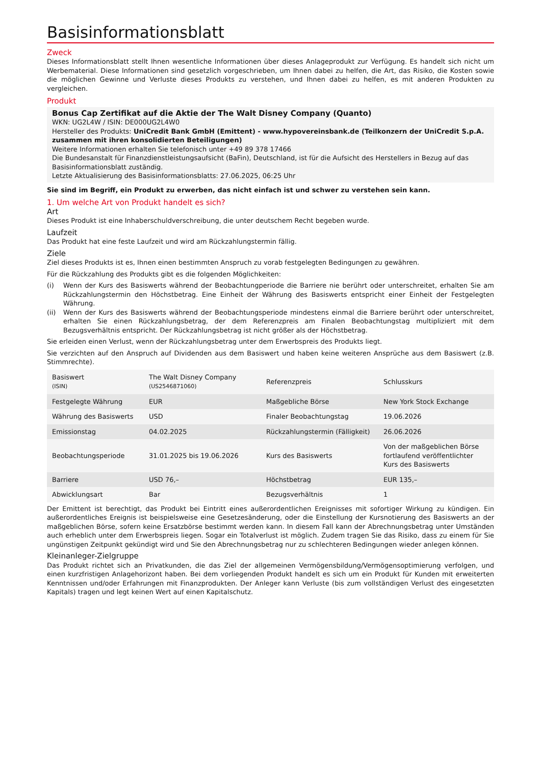Basisinformationsblatt
Zweck
Dieses Informationsblatt stellt Ihnen wesentliche Informationen über dieses Anlageprodukt zur Verfügung. Es handelt sich nicht um Werbematerial. Diese Informationen sind gesetzlich vorgeschrieben, um Ihnen dabei zu helfen, die Art, das Risiko, die Kosten sowie die möglichen Gewinne und Verluste dieses Produkts zu verstehen, und Ihnen dabei zu helfen, es mit anderen Produkten zu vergleichen.
Produkt
Bonus Cap Zertifikat auf die Aktie der The Walt Disney Company (Quanto)
WKN: UG2L4W / ISIN: DE000UG2L4W0
Hersteller des Produkts: UniCredit Bank GmbH (Emittent) - www.hypovereinsbank.de (Teilkonzern der UniCredit S.p.A. zusammen mit ihren konsolidierten Beteiligungen)
Weitere Informationen erhalten Sie telefonisch unter +49 89 378 17466
Die Bundesanstalt für Finanzdienstleistungsaufsicht (BaFin), Deutschland, ist für die Aufsicht des Herstellers in Bezug auf das Basisinformationsblatt zuständig.
Letzte Aktualisierung des Basisinformationsblatts: 27.06.2025, 06:25 Uhr
Sie sind im Begriff, ein Produkt zu erwerben, das nicht einfach ist und schwer zu verstehen sein kann.
1. Um welche Art von Produkt handelt es sich?
Art
Dieses Produkt ist eine Inhaberschuldverschreibung, die unter deutschem Recht begeben wurde.
Laufzeit
Das Produkt hat eine feste Laufzeit und wird am Rückzahlungstermin fällig.
Ziele
Ziel dieses Produkts ist es, Ihnen einen bestimmten Anspruch zu vorab festgelegten Bedingungen zu gewähren.
Für die Rückzahlung des Produkts gibt es die folgenden Möglichkeiten:
(i) Wenn der Kurs des Basiswerts während der Beobachtungperiode die Barriere nie berührt oder unterschreitet, erhalten Sie am Rückzahlungstermin den Höchstbetrag. Eine Einheit der Währung des Basiswerts entspricht einer Einheit der Festgelegten Währung.
(ii) Wenn der Kurs des Basiswerts während der Beobachtungsperiode mindestens einmal die Barriere berührt oder unterschreitet, erhalten Sie einen Rückzahlungsbetrag, der dem Referenzpreis am Finalen Beobachtungstag multipliziert mit dem Bezugsverhältnis entspricht. Der Rückzahlungsbetrag ist nicht größer als der Höchstbetrag.
Sie erleiden einen Verlust, wenn der Rückzahlungsbetrag unter dem Erwerbspreis des Produkts liegt.
Sie verzichten auf den Anspruch auf Dividenden aus dem Basiswert und haben keine weiteren Ansprüche aus dem Basiswert (z.B. Stimmrechte).
| Basiswert (ISIN) | The Walt Disney Company (US2546871060) | Referenzpreis | Schlusskurs |
| Festgelegte Währung | EUR | Maßgebliche Börse | New York Stock Exchange |
| Währung des Basiswerts | USD | Finaler Beobachtungstag | 19.06.2026 |
| Emissionstag | 04.02.2025 | Rückzahlungstermin (Fälligkeit) | 26.06.2026 |
| Beobachtungsperiode | 31.01.2025 bis 19.06.2026 | Kurs des Basiswerts | Von der maßgeblichen Börse fortlaufend veröffentlichter Kurs des Basiswerts |
| Barriere | USD 76,– | Höchstbetrag | EUR 135,– |
| Abwicklungsart | Bar | Bezugsverhältnis | 1 |
Der Emittent ist berechtigt, das Produkt bei Eintritt eines außerordentlichen Ereignisses mit sofortiger Wirkung zu kündigen. Ein außerordentliches Ereignis ist beispielsweise eine Gesetzesänderung, oder die Einstellung der Kursnotierung des Basiswerts an der maßgeblichen Börse, sofern keine Ersatzbörse bestimmt werden kann. In diesem Fall kann der Abrechnungsbetrag unter Umständen auch erheblich unter dem Erwerbspreis liegen. Sogar ein Totalverlust ist möglich. Zudem tragen Sie das Risiko, dass zu einem für Sie ungünstigen Zeitpunkt gekündigt wird und Sie den Abrechnungsbetrag nur zu schlechteren Bedingungen wieder anlegen können.
Kleinanleger-Zielgruppe
Das Produkt richtet sich an Privatkunden, die das Ziel der allgemeinen Vermögensbildung/Vermögensoptimierung verfolgen, und einen kurzfristigen Anlagehorizont haben. Bei dem vorliegenden Produkt handelt es sich um ein Produkt für Kunden mit erweiterten Kenntnissen und/oder Erfahrungen mit Finanzprodukten. Der Anleger kann Verluste (bis zum vollständigen Verlust des eingesetzten Kapitals) tragen und legt keinen Wert auf einen Kapitalschutz.